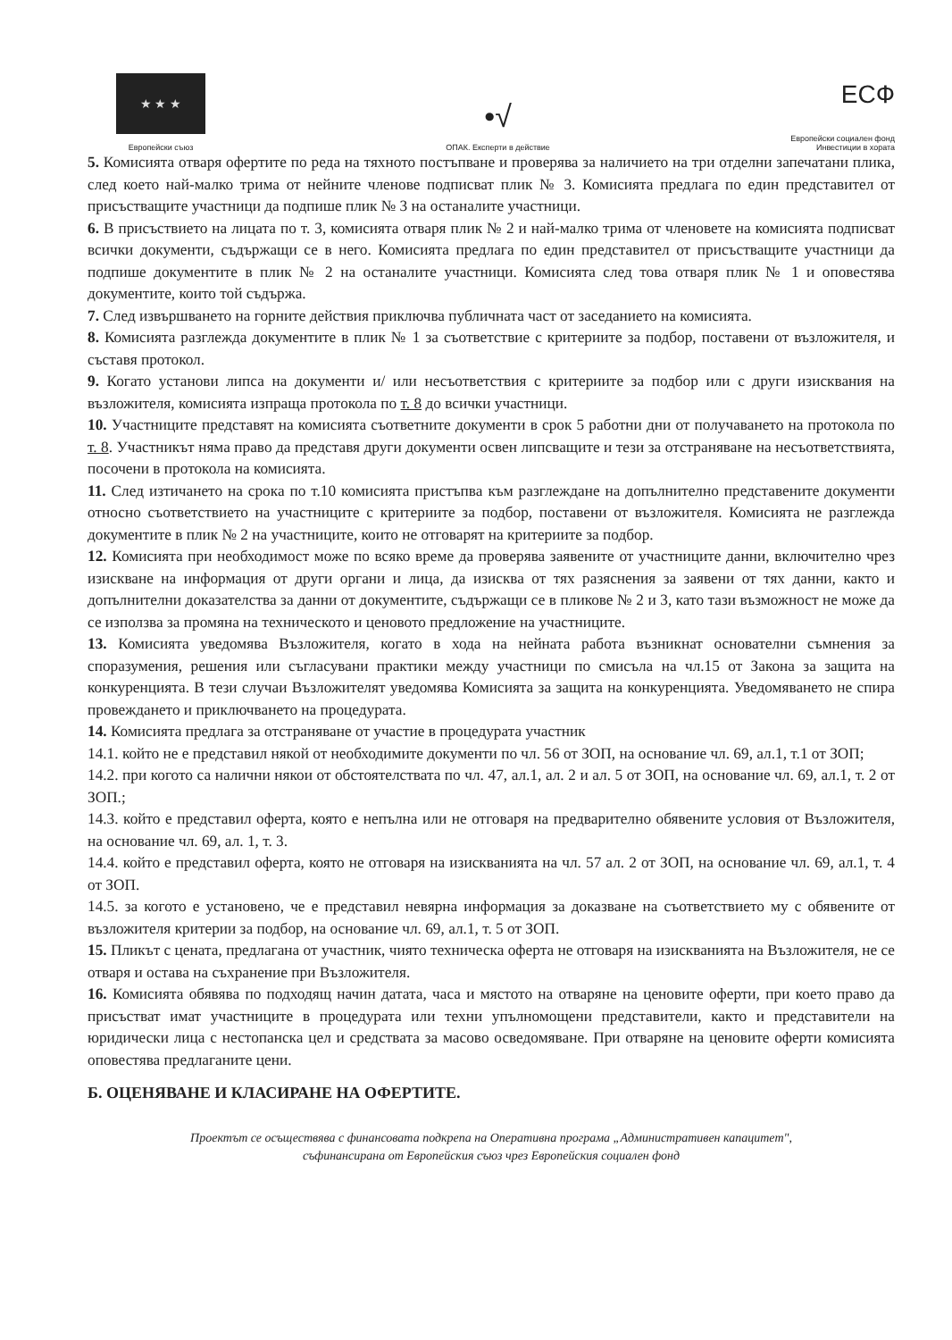★ ★ ★
Европейски съюз
•√
ОПАК. Експерти в действие
ЕСФ
Европейски социален фонд
Инвестиции в хората
5. Комисията отваря офертите по реда на тяхното постъпване и проверява за наличието на три отделни запечатани плика, след което най-малко трима от нейните членове подписват плик № 3. Комисията предлага по един представител от присъстващите участници да подпише плик № 3 на останалите участници.
6. В присъствието на лицата по т. 3, комисията отваря плик № 2 и най-малко трима от членовете на комисията подписват всички документи, съдържащи се в него. Комисията предлага по един представител от присъстващите участници да подпише документите в плик № 2 на останалите участници. Комисията след това отваря плик № 1 и оповестява документите, които той съдържа.
7. След извършването на горните действия приключва публичната част от заседанието на комисията.
8. Комисията разглежда документите в плик № 1 за съответствие с критериите за подбор, поставени от възложителя, и съставя протокол.
9. Когато установи липса на документи и/ или несъответствия с критериите за подбор или с други изисквания на възложителя, комисията изпраща протокола по т. 8 до всички участници.
10. Участниците представят на комисията съответните документи в срок 5 работни дни от получаването на протокола по т. 8. Участникът няма право да представя други документи освен липсващите и тези за отстраняване на несъответствията, посочени в протокола на комисията.
11. След изтичането на срока по т.10 комисията пристъпва към разглеждане на допълнително представените документи относно съответствието на участниците с критериите за подбор, поставени от възложителя. Комисията не разглежда документите в плик № 2 на участниците, които не отговарят на критериите за подбор.
12. Комисията при необходимост може по всяко време да проверява заявените от участниците данни, включително чрез изискване на информация от други органи и лица, да изисква от тях разяснения за заявени от тях данни, както и допълнителни доказателства за данни от документите, съдържащи се в пликове № 2 и 3, като тази възможност не може да се използва за промяна на техническото и ценовото предложение на участниците.
13. Комисията уведомява Възложителя, когато в хода на нейната работа възникнат основателни съмнения за споразумения, решения или съгласувани практики между участници по смисъла на чл.15 от Закона за защита на конкуренцията. В тези случаи Възложителят уведомява Комисията за защита на конкуренцията. Уведомяването не спира провеждането и приключването на процедурата.
14. Комисията предлага за отстраняване от участие в процедурата участник
14.1. който не е представил някой от необходимите документи по чл. 56 от ЗОП, на основание чл. 69, ал.1, т.1 от ЗОП;
14.2. при когото са налични някои от обстоятелствата по чл. 47, ал.1, ал. 2 и ал. 5 от ЗОП, на основание чл. 69, ал.1, т. 2 от ЗОП.;
14.3. който е представил оферта, която е непълна или не отговаря на предварително обявените условия от Възложителя, на основание чл. 69, ал. 1, т. 3.
14.4. който е представил оферта, която не отговаря на изискванията на чл. 57 ал. 2 от ЗОП, на основание чл. 69, ал.1, т. 4 от ЗОП.
14.5. за когото е установено, че е представил невярна информация за доказване на съответствието му с обявените от възложителя критерии за подбор, на основание чл. 69, ал.1, т. 5 от ЗОП.
15. Пликът с цената, предлагана от участник, чиято техническа оферта не отговаря на изискванията на Възложителя, не се отваря и остава на съхранение при Възложителя.
16. Комисията обявява по подходящ начин датата, часа и мястото на отваряне на ценовите оферти, при което право да присъстват имат участниците в процедурата или техни упълномощени представители, както и представители на юридически лица с нестопанска цел и средствата за масово осведомяване. При отваряне на ценовите оферти комисията оповестява предлаганите цени.
Б. ОЦЕНЯВАНЕ И КЛАСИРАНЕ НА ОФЕРТИТЕ.
Проектът се осъществява с финансовата подкрепа на Оперативна програма „Административен капацитет",
съфинансирана от Европейския съюз чрез Европейския социален фонд